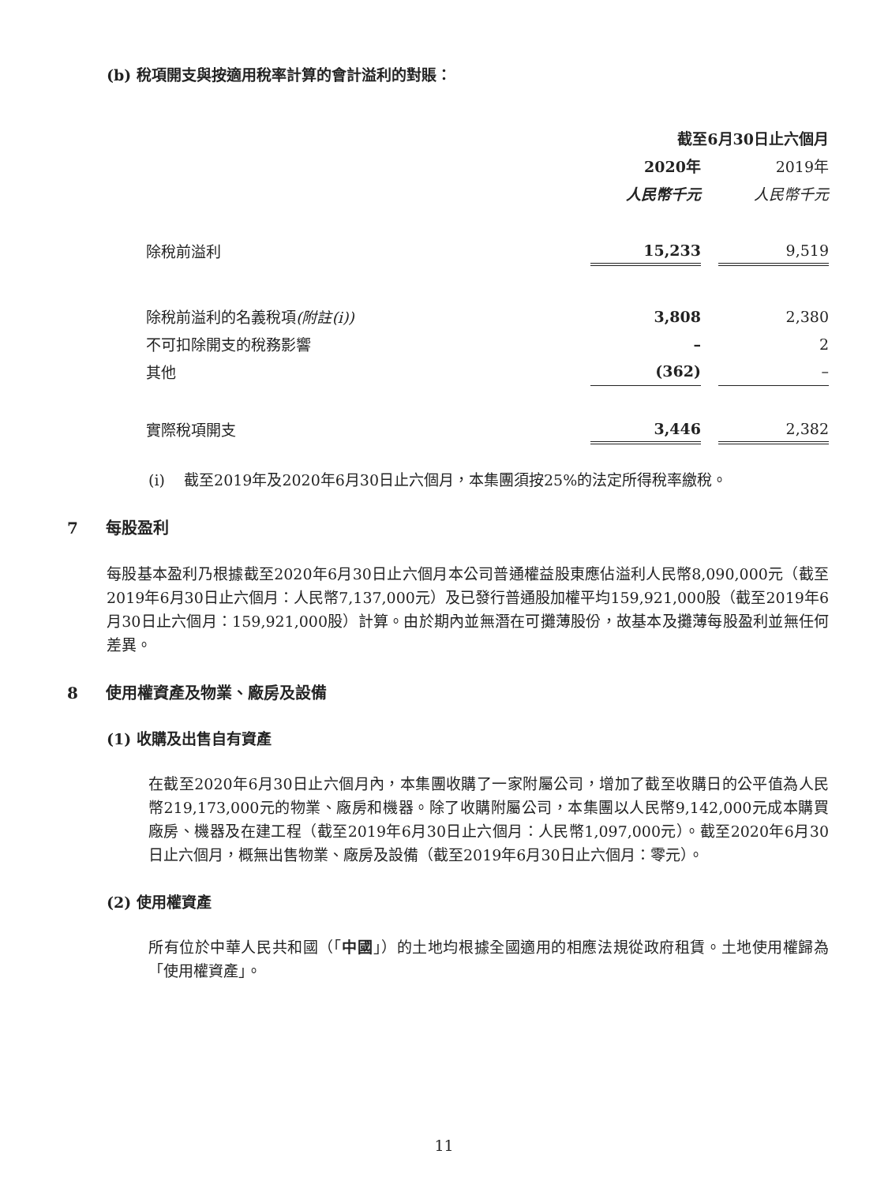(b) 稅項開支與按適用稅率計算的會計溢利的對賬：
| | 截至6月30日止六個月 | | |
| | 2020年 | | 2019年 |
| | 人民幣千元 | | 人民幣千元 |
| 除稅前溢利 | 15,233 | | 9,519 |
| 除稅前溢利的名義稅項 (附註(i)) | 3,808 | | 2,380 |
| 不可扣除開支的稅務影響 | – | | 2 |
| 其他 | (362) | | – |
| 實際稅項開支 | 3,446 | | 2,382 |
(i) 截至2019年及2020年6月30日止六個月，本集團須按25%的法定所得稅率繳稅。
7 每股盈利
每股基本盈利乃根據截至2020年6月30日止六個月本公司普通權益股東應佔溢利人民幣8,090,000元（截至2019年6月30日止六個月：人民幣7,137,000元）及已發行普通股加權平均159,921,000股（截至2019年6月30日止六個月：159,921,000股）計算。由於期內並無潛在可攤薄股份，故基本及攤薄每股盈利並無任何差異。
8 使用權資產及物業、廠房及設備
(1) 收購及出售自有資產
在截至2020年6月30日止六個月內，本集團收購了一家附屬公司，增加了截至收購日的公平值為人民幣219,173,000元的物業、廠房和機器。除了收購附屬公司，本集團以人民幣9,142,000元成本購買廠房、機器及在建工程（截至2019年6月30日止六個月：人民幣1,097,000元）。截至2020年6月30日止六個月，概無出售物業、廠房及設備（截至2019年6月30日止六個月：零元）。
(2) 使用權資產
所有位於中華人民共和國（「中國」）的土地均根據全國適用的相應法規從政府租賃。土地使用權歸為「使用權資產」。
11